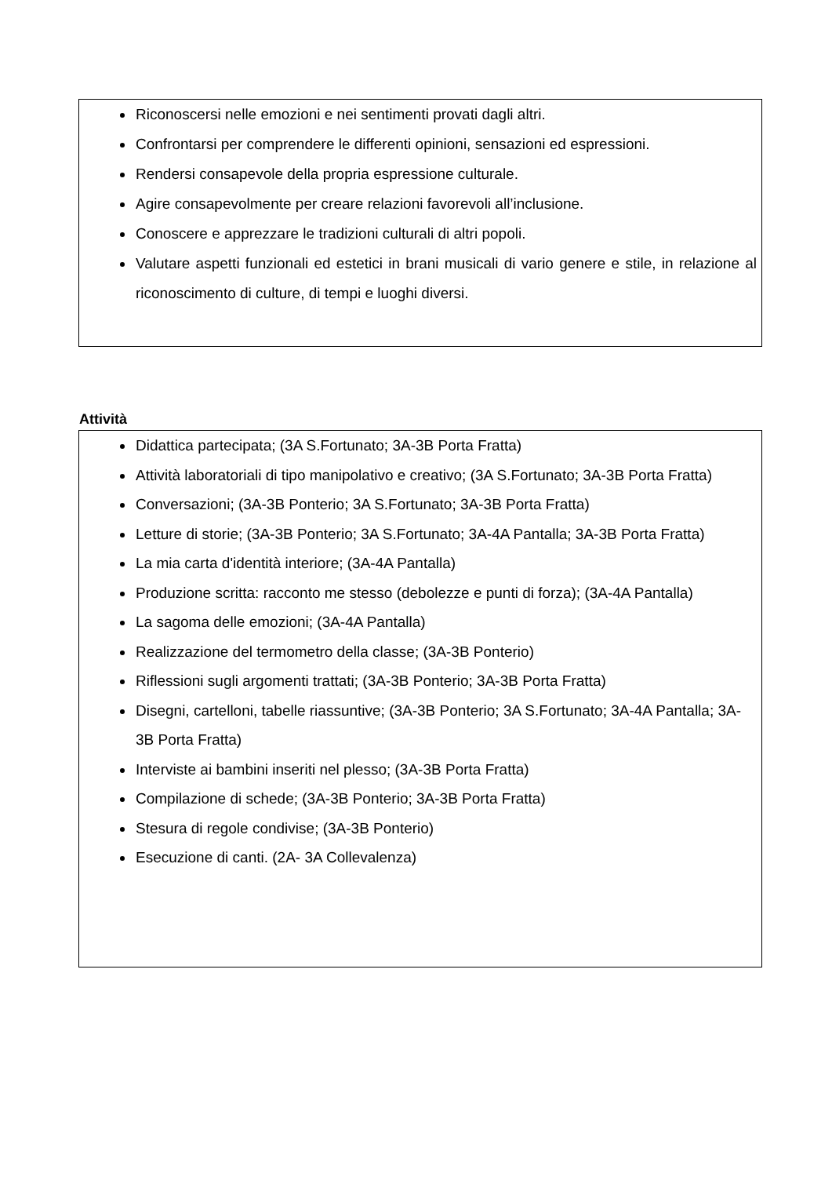Riconoscersi nelle emozioni e nei sentimenti provati dagli altri.
Confrontarsi per comprendere le differenti opinioni, sensazioni ed espressioni.
Rendersi consapevole della propria espressione culturale.
Agire consapevolmente per creare relazioni favorevoli all’inclusione.
Conoscere e apprezzare le tradizioni culturali di altri popoli.
Valutare aspetti funzionali ed estetici in brani musicali di vario genere e stile, in relazione al riconoscimento di culture, di tempi e luoghi diversi.
Attività
Didattica partecipata; (3A S.Fortunato; 3A-3B Porta Fratta)
Attività laboratoriali di tipo manipolativo e creativo; (3A S.Fortunato; 3A-3B Porta Fratta)
Conversazioni; (3A-3B Ponterio; 3A S.Fortunato; 3A-3B Porta Fratta)
Letture di storie; (3A-3B Ponterio; 3A S.Fortunato; 3A-4A Pantalla; 3A-3B Porta Fratta)
La mia carta d'identità interiore; (3A-4A Pantalla)
Produzione scritta: racconto me stesso (debolezze e punti di forza); (3A-4A Pantalla)
La sagoma delle emozioni; (3A-4A Pantalla)
Realizzazione del termometro della classe; (3A-3B Ponterio)
Riflessioni sugli argomenti trattati; (3A-3B Ponterio; 3A-3B Porta Fratta)
Disegni, cartelloni, tabelle riassuntive; (3A-3B Ponterio; 3A S.Fortunato; 3A-4A Pantalla; 3A-3B Porta Fratta)
Interviste ai bambini inseriti nel plesso; (3A-3B Porta Fratta)
Compilazione di schede; (3A-3B Ponterio; 3A-3B Porta Fratta)
Stesura di regole condivise; (3A-3B Ponterio)
Esecuzione di canti. (2A- 3A Collevalenza)